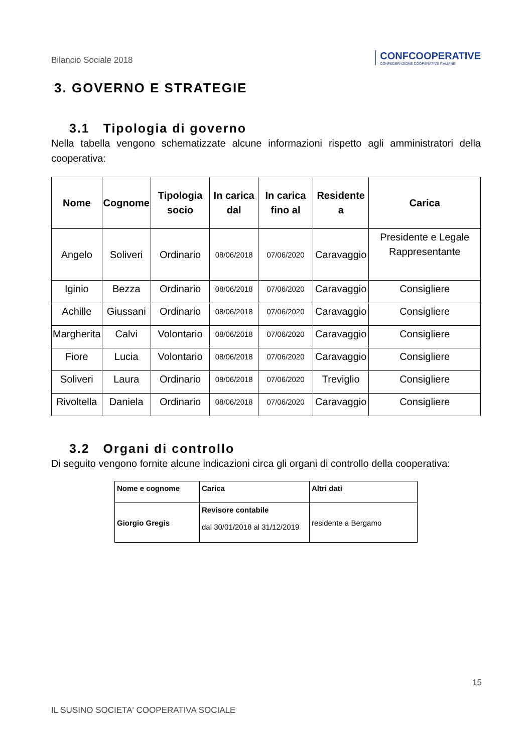Bilancio Sociale 2018
CONFCOOPERATIVE
CONFEDERAZIONE COOPERATIVE ITALIANE
3. GOVERNO E STRATEGIE
3.1 Tipologia di governo
Nella tabella vengono schematizzate alcune informazioni rispetto agli amministratori della cooperativa:
| Nome | Cognome | Tipologia socio | In carica dal | In carica fino al | Residente a | Carica |
| --- | --- | --- | --- | --- | --- | --- |
| Angelo | Soliveri | Ordinario | 08/06/2018 | 07/06/2020 | Caravaggio | Presidente e Legale Rappresentante |
| Iginio | Bezza | Ordinario | 08/06/2018 | 07/06/2020 | Caravaggio | Consigliere |
| Achille | Giussani | Ordinario | 08/06/2018 | 07/06/2020 | Caravaggio | Consigliere |
| Margherita | Calvi | Volontario | 08/06/2018 | 07/06/2020 | Caravaggio | Consigliere |
| Fiore | Lucia | Volontario | 08/06/2018 | 07/06/2020 | Caravaggio | Consigliere |
| Soliveri | Laura | Ordinario | 08/06/2018 | 07/06/2020 | Treviglio | Consigliere |
| Rivoltella | Daniela | Ordinario | 08/06/2018 | 07/06/2020 | Caravaggio | Consigliere |
3.2 Organi di controllo
Di seguito vengono fornite alcune indicazioni circa gli organi di controllo della cooperativa:
| Nome e cognome | Carica | Altri dati |
| Giorgio Gregis | Revisore contabile dal 30/01/2018 al 31/12/2019 | residente a Bergamo |
15
IL SUSINO SOCIETA' COOPERATIVA SOCIALE